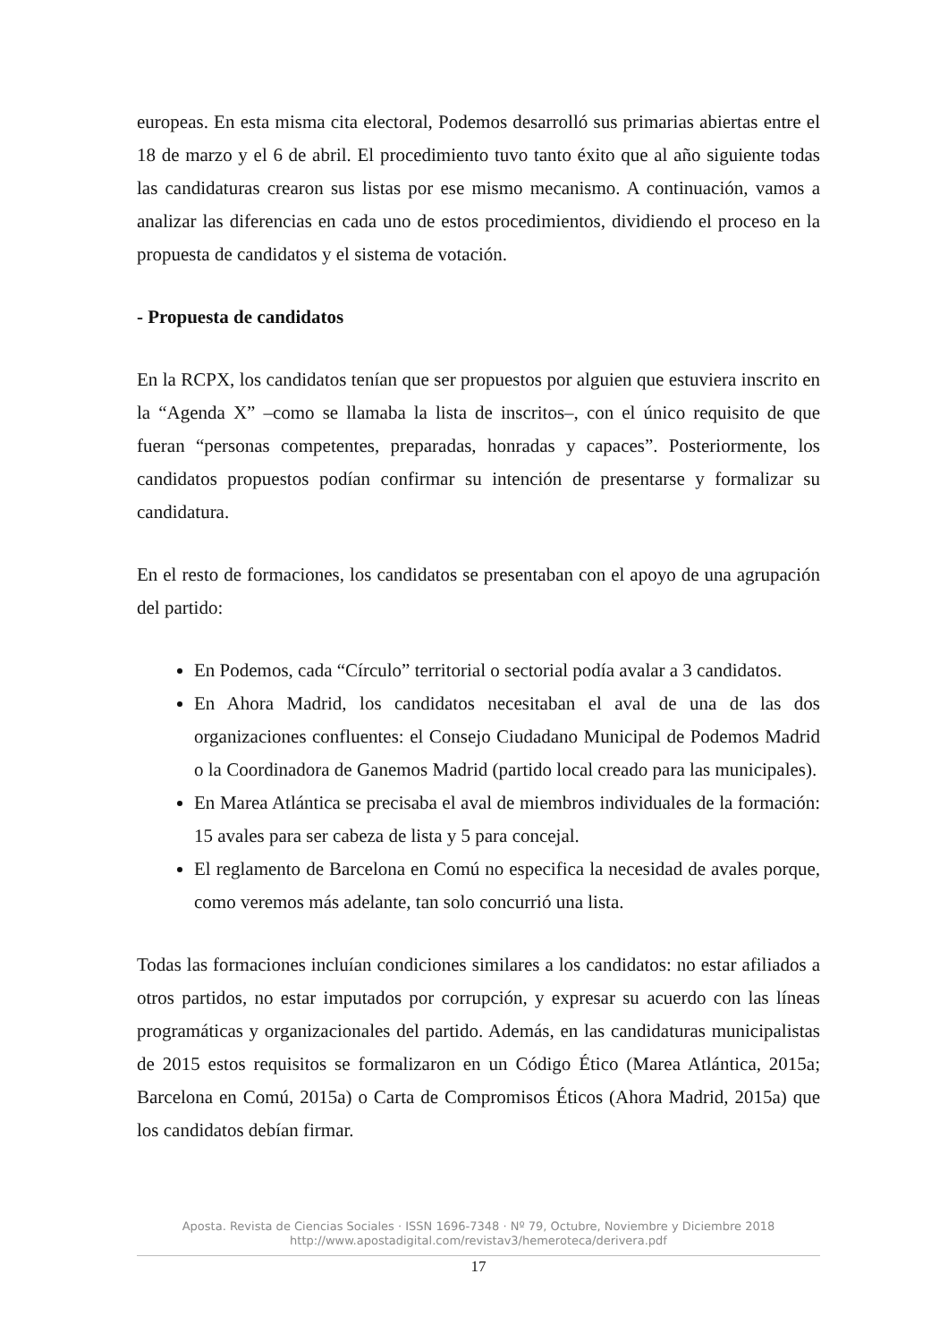europeas. En esta misma cita electoral, Podemos desarrolló sus primarias abiertas entre el 18 de marzo y el 6 de abril. El procedimiento tuvo tanto éxito que al año siguiente todas las candidaturas crearon sus listas por ese mismo mecanismo. A continuación, vamos a analizar las diferencias en cada uno de estos procedimientos, dividiendo el proceso en la propuesta de candidatos y el sistema de votación.
- Propuesta de candidatos
En la RCPX, los candidatos tenían que ser propuestos por alguien que estuviera inscrito en la “Agenda X” –como se llamaba la lista de inscritos–, con el único requisito de que fueran “personas competentes, preparadas, honradas y capaces”. Posteriormente, los candidatos propuestos podían confirmar su intención de presentarse y formalizar su candidatura.
En el resto de formaciones, los candidatos se presentaban con el apoyo de una agrupación del partido:
En Podemos, cada “Círculo” territorial o sectorial podía avalar a 3 candidatos.
En Ahora Madrid, los candidatos necesitaban el aval de una de las dos organizaciones confluentes: el Consejo Ciudadano Municipal de Podemos Madrid o la Coordinadora de Ganemos Madrid (partido local creado para las municipales).
En Marea Atlántica se precisaba el aval de miembros individuales de la formación: 15 avales para ser cabeza de lista y 5 para concejal.
El reglamento de Barcelona en Comú no especifica la necesidad de avales porque, como veremos más adelante, tan solo concurrió una lista.
Todas las formaciones incluían condiciones similares a los candidatos: no estar afiliados a otros partidos, no estar imputados por corrupción, y expresar su acuerdo con las líneas programáticas y organizacionales del partido. Además, en las candidaturas municipalistas de 2015 estos requisitos se formalizaron en un Código Ético (Marea Atlántica, 2015a; Barcelona en Comú, 2015a) o Carta de Compromisos Éticos (Ahora Madrid, 2015a) que los candidatos debían firmar.
Aposta. Revista de Ciencias Sociales · ISSN 1696-7348 · Nº 79, Octubre, Noviembre y Diciembre 2018
http://www.apostadigital.com/revistav3/hemeroteca/derivera.pdf
17